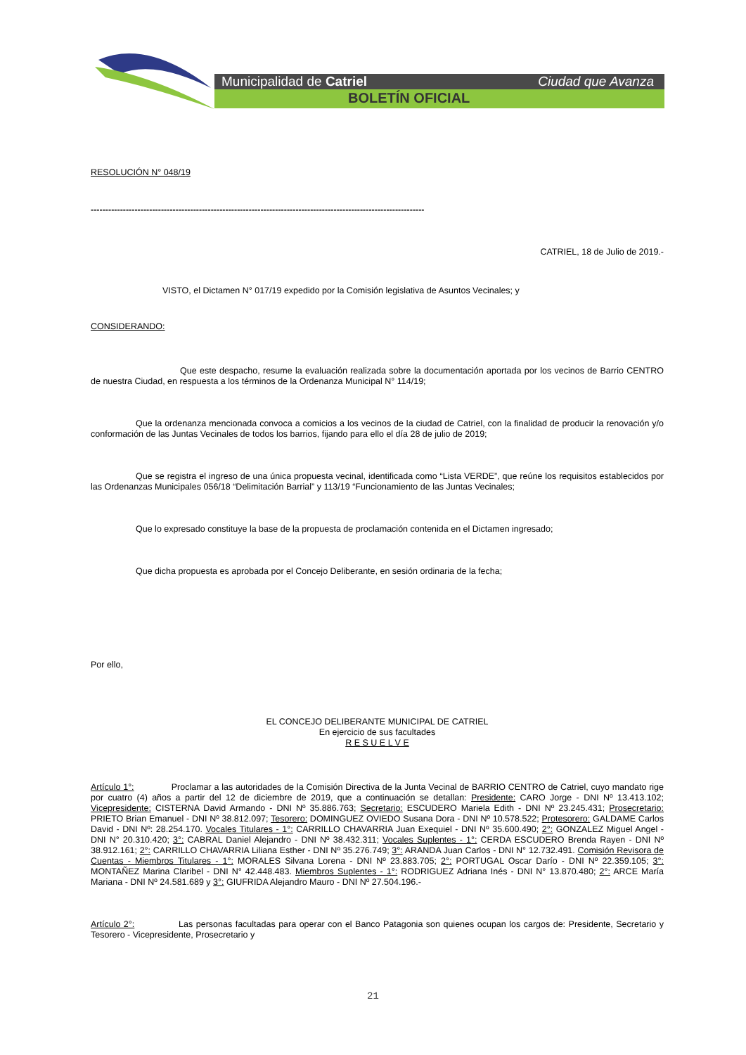Municipalidad de Catriel Ciudad que Avanza
BOLETÍN OFICIAL
RESOLUCIÓN N° 048/19
------------------------------------------------------------------------------------------------------------------
CATRIEL, 18 de Julio de 2019.-
VISTO, el Dictamen N° 017/19 expedido por la Comisión legislativa de Asuntos Vecinales; y
CONSIDERANDO:
Que este despacho, resume la evaluación realizada sobre la documentación aportada por los vecinos de Barrio CENTRO de nuestra Ciudad, en respuesta a los términos de la Ordenanza Municipal N° 114/19;
Que la ordenanza mencionada convoca a comicios a los vecinos de la ciudad de Catriel, con la finalidad de producir la renovación y/o conformación de las Juntas Vecinales de todos los barrios, fijando para ello el día 28 de julio de 2019;
Que se registra el ingreso de una única propuesta vecinal, identificada como “Lista VERDE”, que reúne los requisitos establecidos por las Ordenanzas Municipales 056/18 “Delimitación Barrial” y 113/19 “Funcionamiento de las Juntas Vecinales;
Que lo expresado constituye la base de la propuesta de proclamación contenida en el Dictamen ingresado;
Que dicha propuesta es aprobada por el Concejo Deliberante, en sesión ordinaria de la fecha;
Por ello,
EL CONCEJO DELIBERANTE MUNICIPAL DE CATRIEL
En ejercicio de sus facultades
R E S U E L V E
Artículo 1°: Proclamar a las autoridades de la Comisión Directiva de la Junta Vecinal de BARRIO CENTRO de Catriel, cuyo mandato rige por cuatro (4) años a partir del 12 de diciembre de 2019, que a continuación se detallan: Presidente: CARO Jorge - DNI Nº 13.413.102; Vicepresidente: CISTERNA David Armando - DNI Nº 35.886.763; Secretario: ESCUDERO Mariela Edith - DNI Nº 23.245.431; Prosecretario: PRIETO Brian Emanuel - DNI Nº 38.812.097; Tesorero: DOMINGUEZ OVIEDO Susana Dora - DNI Nº 10.578.522; Protesorero: GALDAME Carlos David - DNI Nº: 28.254.170. Vocales Titulares - 1°: CARRILLO CHAVARRIA Juan Exequiel - DNI Nº 35.600.490; 2°: GONZALEZ Miguel Angel - DNI N° 20.310.420; 3°: CABRAL Daniel Alejandro - DNI Nº 38.432.311; Vocales Suplentes - 1°: CERDA ESCUDERO Brenda Rayen - DNI Nº 38.912.161; 2°: CARRILLO CHAVARRIA Liliana Esther - DNI Nº 35.276.749; 3°: ARANDA Juan Carlos - DNI N° 12.732.491. Comisión Revisora de Cuentas - Miembros Titulares - 1°: MORALES Silvana Lorena - DNI Nº 23.883.705; 2°: PORTUGAL Oscar Darío - DNI Nº 22.359.105; 3°: MONTAÑEZ Marina Claribel - DNI N° 42.448.483. Miembros Suplentes - 1°: RODRIGUEZ Adriana Inés - DNI N° 13.870.480; 2°: ARCE María Mariana - DNI Nº 24.581.689 y 3°: GIUFRIDA Alejandro Mauro - DNI Nº 27.504.196.-
Artículo 2°: Las personas facultadas para operar con el Banco Patagonia son quienes ocupan los cargos de: Presidente, Secretario y Tesorero - Vicepresidente, Prosecretario y
21